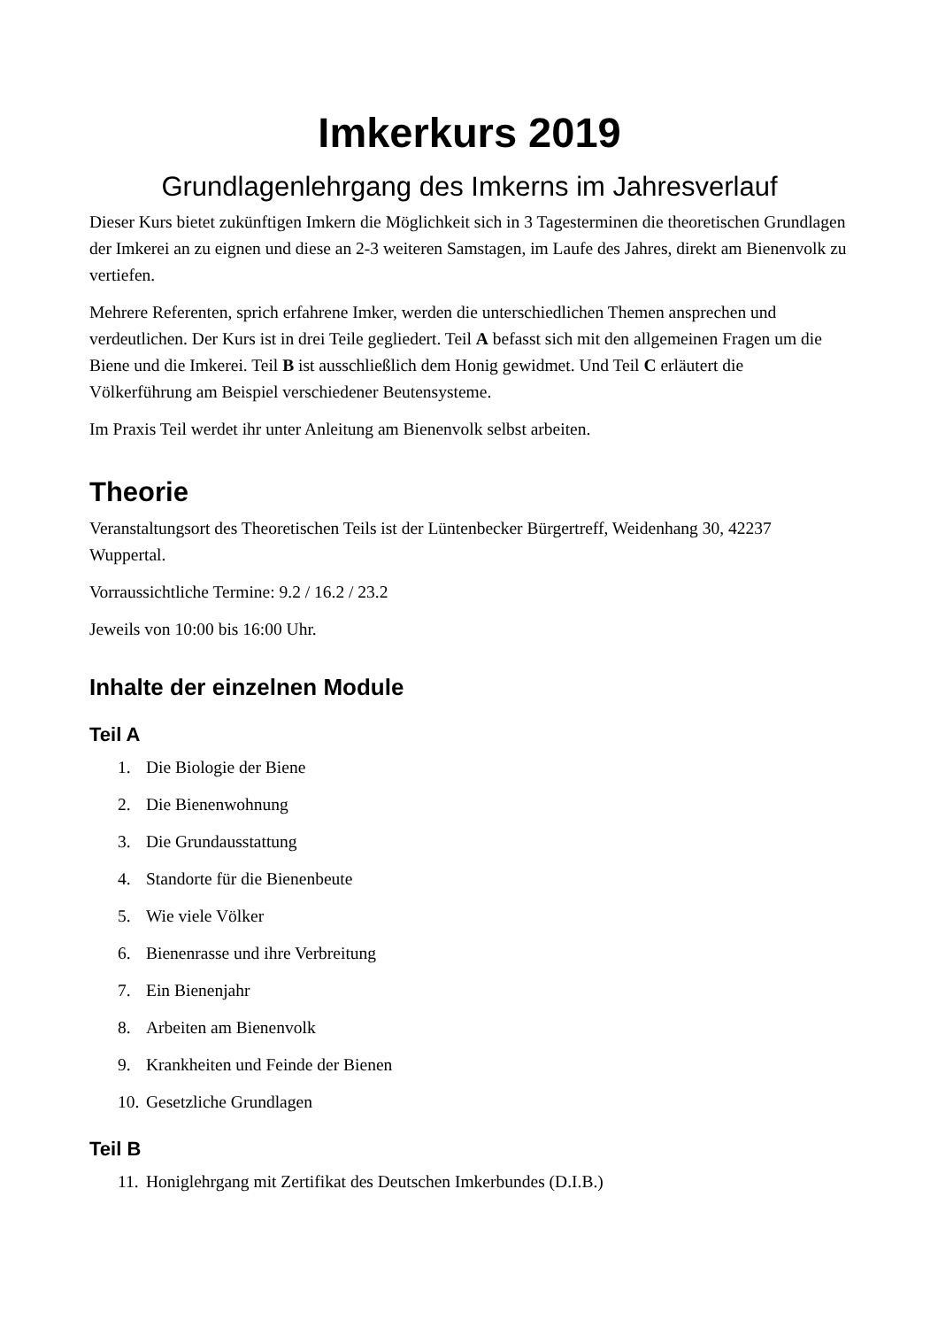Imkerkurs 2019
Grundlagenlehrgang des Imkerns im Jahresverlauf
Dieser Kurs bietet zukünftigen Imkern die Möglichkeit sich in 3 Tagesterminen die theoretischen Grundlagen der Imkerei an zu eignen und diese an 2-3 weiteren Samstagen, im Laufe des Jahres, direkt am Bienenvolk zu vertiefen.
Mehrere Referenten, sprich erfahrene Imker, werden die unterschiedlichen Themen ansprechen und verdeutlichen. Der Kurs ist in drei Teile gegliedert. Teil A befasst sich mit den allgemeinen Fragen um die Biene und die Imkerei. Teil B ist ausschließlich dem Honig gewidmet. Und Teil C erläutert die Völkerführung am Beispiel verschiedener Beutensysteme.
Im Praxis Teil werdet ihr unter Anleitung am Bienenvolk selbst arbeiten.
Theorie
Veranstaltungsort des Theoretischen Teils ist der Lüntenbecker Bürgertreff, Weidenhang 30, 42237 Wuppertal.
Vorraussichtliche Termine: 9.2 / 16.2 / 23.2
Jeweils von 10:00 bis 16:00 Uhr.
Inhalte der einzelnen Module
Teil A
1. Die Biologie der Biene
2. Die Bienenwohnung
3. Die Grundausstattung
4. Standorte für die Bienenbeute
5. Wie viele Völker
6. Bienenrasse und ihre Verbreitung
7. Ein Bienenjahr
8. Arbeiten am Bienenvolk
9. Krankheiten und Feinde der Bienen
10. Gesetzliche Grundlagen
Teil B
11. Honiglehrgang mit Zertifikat des Deutschen Imkerbundes (D.I.B.)